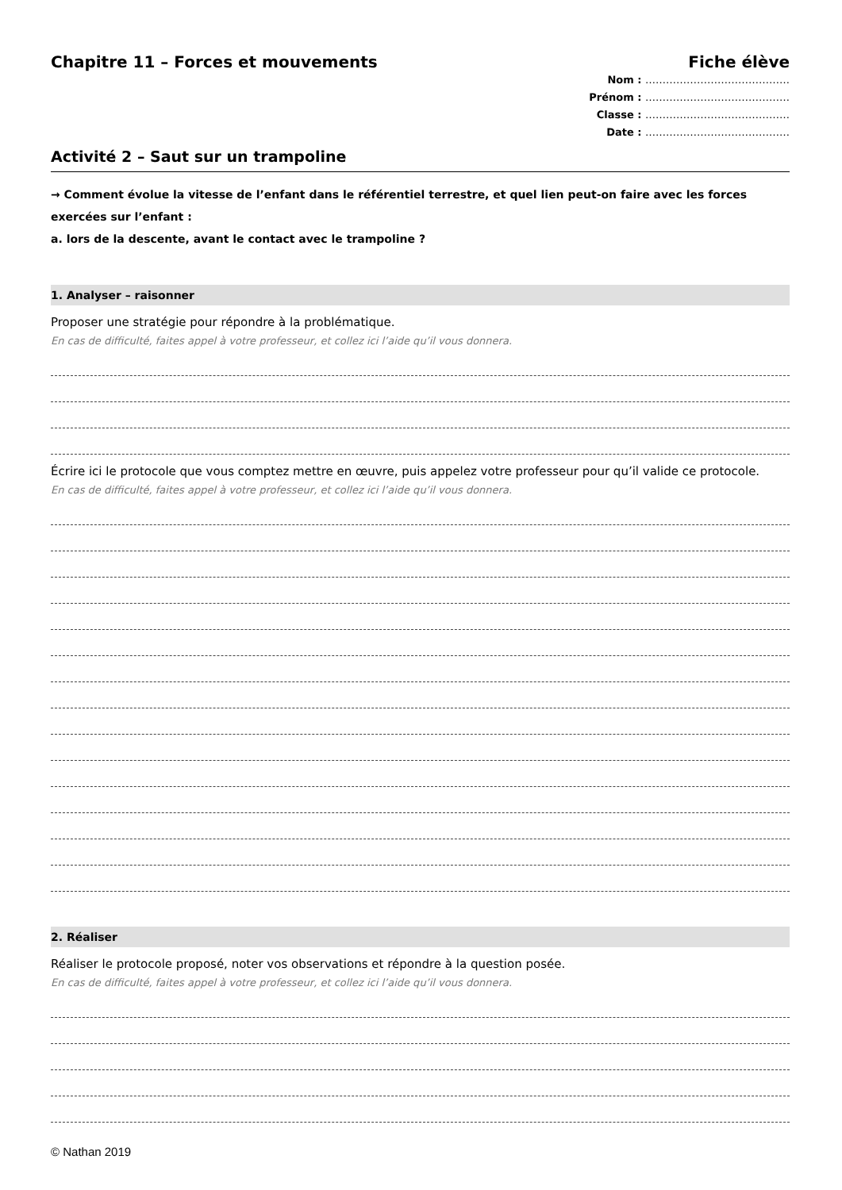Chapitre 11 – Forces et mouvements
Fiche élève
Nom : ……………………………………
Prénom : ……………………………………
Classe : ……………………………………
Date : ……………………………………
Activité 2 – Saut sur un trampoline
→ Comment évolue la vitesse de l’enfant dans le référentiel terrestre, et quel lien peut-on faire avec les forces exercées sur l’enfant :
a. lors de la descente, avant le contact avec le trampoline ?
1. Analyser – raisonner
Proposer une stratégie pour répondre à la problématique.
En cas de difficulté, faites appel à votre professeur, et collez ici l’aide qu’il vous donnera.
Écrire ici le protocole que vous comptez mettre en œuvre, puis appelez votre professeur pour qu’il valide ce protocole.
En cas de difficulté, faites appel à votre professeur, et collez ici l’aide qu’il vous donnera.
2. Réaliser
Réaliser le protocole proposé, noter vos observations et répondre à la question posée.
En cas de difficulté, faites appel à votre professeur, et collez ici l’aide qu’il vous donnera.
© Nathan 2019